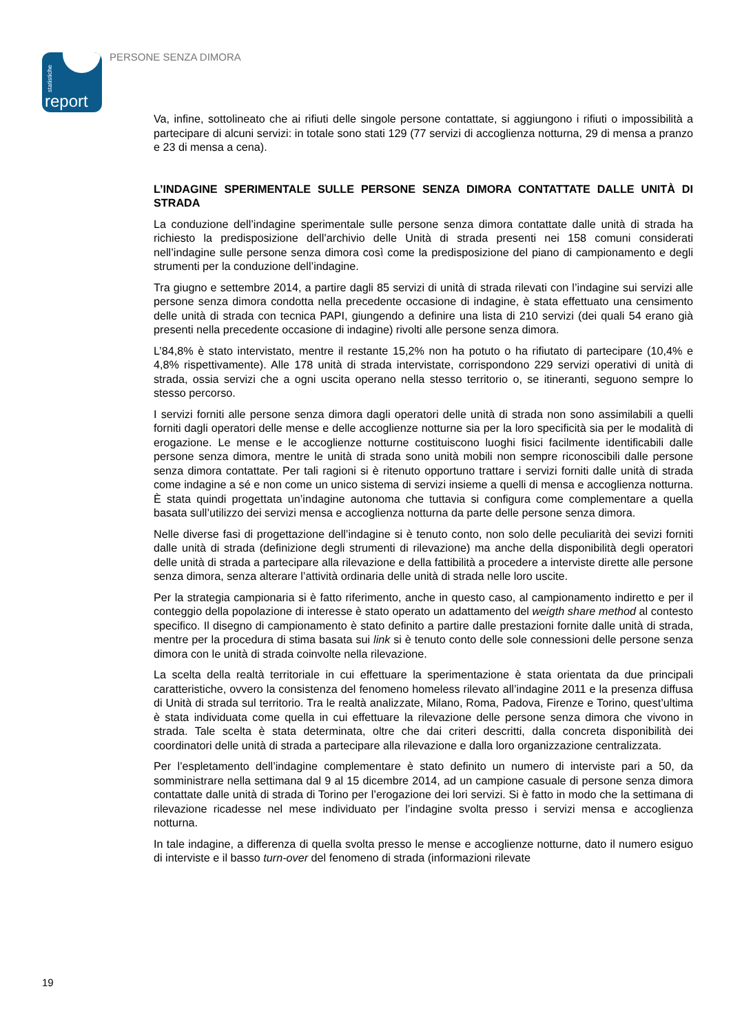statistiche
report
PERSONE SENZA DIMORA
Va, infine, sottolineato che ai rifiuti delle singole persone contattate, si aggiungono i rifiuti o impossibilità a partecipare di alcuni servizi: in totale sono stati 129 (77 servizi di accoglienza notturna, 29 di mensa a pranzo e 23 di mensa a cena).
L’INDAGINE SPERIMENTALE SULLE PERSONE SENZA DIMORA CONTATTATE DALLE UNITÀ DI STRADA
La conduzione dell’indagine sperimentale sulle persone senza dimora contattate dalle unità di strada ha richiesto la predisposizione dell’archivio delle Unità di strada presenti nei 158 comuni considerati nell’indagine sulle persone senza dimora così come la predisposizione del piano di campionamento e degli strumenti per la conduzione dell’indagine.
Tra giugno e settembre 2014, a partire dagli 85 servizi di unità di strada rilevati con l’indagine sui servizi alle persone senza dimora condotta nella precedente occasione di indagine, è stata effettuato una censimento delle unità di strada con tecnica PAPI, giungendo a definire una lista di 210 servizi (dei quali 54 erano già presenti nella precedente occasione di indagine) rivolti alle persone senza dimora.
L’84,8% è stato intervistato, mentre il restante 15,2% non ha potuto o ha rifiutato di partecipare (10,4% e 4,8% rispettivamente). Alle 178 unità di strada intervistate, corrispondono 229 servizi operativi di unità di strada, ossia servizi che a ogni uscita operano nella stesso territorio o, se itineranti, seguono sempre lo stesso percorso.
I servizi forniti alle persone senza dimora dagli operatori delle unità di strada non sono assimilabili a quelli forniti dagli operatori delle mense e delle accoglienze notturne sia per la loro specificità sia per le modalità di erogazione. Le mense e le accoglienze notturne costituiscono luoghi fisici facilmente identificabili dalle persone senza dimora, mentre le unità di strada sono unità mobili non sempre riconoscibili dalle persone senza dimora contattate. Per tali ragioni si è ritenuto opportuno trattare i servizi forniti dalle unità di strada come indagine a sé e non come un unico sistema di servizi insieme a quelli di mensa e accoglienza notturna. È stata quindi progettata un’indagine autonoma che tuttavia si configura come complementare a quella basata sull’utilizzo dei servizi mensa e accoglienza notturna da parte delle persone senza dimora.
Nelle diverse fasi di progettazione dell’indagine si è tenuto conto, non solo delle peculiarità dei sevizi forniti dalle unità di strada (definizione degli strumenti di rilevazione) ma anche della disponibilità degli operatori delle unità di strada a partecipare alla rilevazione e della fattibilità a procedere a interviste dirette alle persone senza dimora, senza alterare l’attività ordinaria delle unità di strada nelle loro uscite.
Per la strategia campionaria si è fatto riferimento, anche in questo caso, al campionamento indiretto e per il conteggio della popolazione di interesse è stato operato un adattamento del weigth share method al contesto specifico. Il disegno di campionamento è stato definito a partire dalle prestazioni fornite dalle unità di strada, mentre per la procedura di stima basata sui link si è tenuto conto delle sole connessioni delle persone senza dimora con le unità di strada coinvolte nella rilevazione.
La scelta della realtà territoriale in cui effettuare la sperimentazione è stata orientata da due principali caratteristiche, ovvero la consistenza del fenomeno homeless rilevato all’indagine 2011 e la presenza diffusa di Unità di strada sul territorio. Tra le realtà analizzate, Milano, Roma, Padova, Firenze e Torino, quest’ultima è stata individuata come quella in cui effettuare la rilevazione delle persone senza dimora che vivono in strada. Tale scelta è stata determinata, oltre che dai criteri descritti, dalla concreta disponibilità dei coordinatori delle unità di strada a partecipare alla rilevazione e dalla loro organizzazione centralizzata.
Per l’espletamento dell’indagine complementare è stato definito un numero di interviste pari a 50, da somministrare nella settimana dal 9 al 15 dicembre 2014, ad un campione casuale di persone senza dimora contattate dalle unità di strada di Torino per l’erogazione dei lori servizi. Si è fatto in modo che la settimana di rilevazione ricadesse nel mese individuato per l’indagine svolta presso i servizi mensa e accoglienza notturna.
In tale indagine, a differenza di quella svolta presso le mense e accoglienze notturne, dato il numero esiguo di interviste e il basso turn-over del fenomeno di strada (informazioni rilevate
19